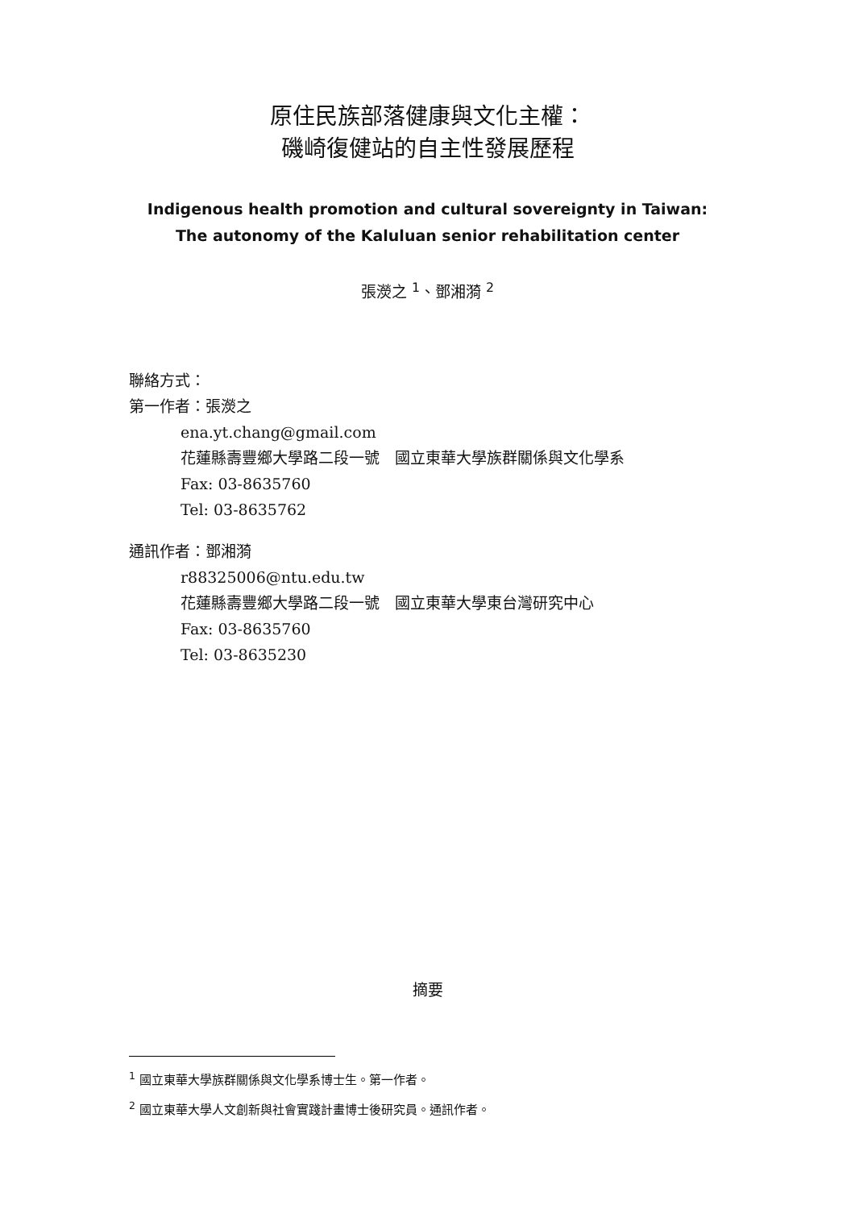原住民族部落健康與文化主權：
磯崎復健站的自主性發展歷程
Indigenous health promotion and cultural sovereignty in Taiwan:
The autonomy of the Kaluluan senior rehabilitation center
張濙之 <sup>1</sup>、鄧湘漪 <sup>2</sup>
聯絡方式：
第一作者：張濙之
ena.yt.chang@gmail.com
花蓮縣壽豐鄉大學路二段一號　國立東華大學族群關係與文化學系
Fax: 03-8635760
Tel: 03-8635762
通訊作者：鄧湘漪
r88325006@ntu.edu.tw
花蓮縣壽豐鄉大學路二段一號　國立東華大學東台灣研究中心
Fax: 03-8635760
Tel: 03-8635230
摘要
<sup>1</sup> 國立東華大學族群關係與文化學系博士生。第一作者。
<sup>2</sup> 國立東華大學人文創新與社會實踐計畫博士後研究員。通訊作者。